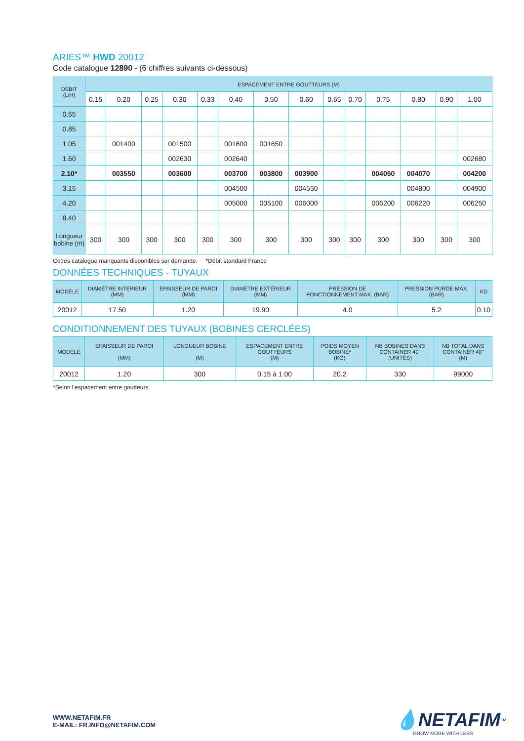ARIES™ HWD 20012
Code catalogue 12890 - (6 chiffres suivants ci-dessous)
| DÉBIT (L/H) | ESPACEMENT ENTRE GOUTTEURS (M) | | | | | | | | | | | | | |
| --- | --- | --- | --- | --- | --- | --- | --- | --- | --- | --- | --- | --- | --- | --- |
| | 0.15 | 0.20 | 0.25 | 0.30 | 0.33 | 0.40 | 0.50 | 0.60 | 0.65 | 0.70 | 0.75 | 0.80 | 0.90 | 1.00 |
| 0.55 | | | | | | | | | | | | | | |
| 0.85 | | | | | | | | | | | | | | |
| 1.05 | | 001400 | | 001500 | | 001600 | 001650 | | | | | | | |
| 1.60 | | | | 002630 | | 002640 | | | | | | | | 002680 |
| 2.10* | | 003550 | | 003600 | | 003700 | 003800 | 003900 | | | 004050 | 004070 | | 004200 |
| 3.15 | | | | | | 004500 | | 004550 | | | | 004800 | | 004900 |
| 4.20 | | | | | | 005000 | 005100 | 006000 | | | 006200 | 006220 | | 006250 |
| 8.40 | | | | | | | | | | | | | | |
| Longueur bobine (m) | 300 | 300 | 300 | 300 | 300 | 300 | 300 | 300 | 300 | 300 | 300 | 300 | 300 | 300 |
Codes catalogue manquants disponibles sur demande. *Débit standard France
DONNÉES TECHNIQUES - TUYAUX
| MODÈLE | DIAMÈTRE INTÉRIEUR (MM) | EPAISSEUR DE PAROI (MM) | DIAMÈTRE EXTÉRIEUR (MM) | PRESSION DE FONCTIONNEMENT MAX. (BAR) | PRESSION PURGE MAX. (BAR) | KD |
| --- | --- | --- | --- | --- | --- | --- |
| 20012 | 17.50 | 1.20 | 19.90 | 4.0 | 5.2 | 0.10 |
CONDITIONNEMENT DES TUYAUX (BOBINES CERCLÉES)
| MODÈLE | EPAISSEUR DE PAROI (MM) | LONGUEUR BOBINE (M) | ESPACEMENT ENTRE GOUTTEURS (M) | POIDS MOYEN BOBINE* (KG) | NB BOBINES DANS CONTAINER 40'' (UNITÉS) | NB TOTAL DANS CONTAINER 40'' (M) |
| --- | --- | --- | --- | --- | --- | --- |
| 20012 | 1.20 | 300 | 0.15 à 1.00 | 20.2 | 330 | 99000 |
*Selon l’espacement entre goutteurs
WWW.NETAFIM.FR
E-MAIL: FR.INFO@NETAFIM.COM
💧NETAFIM<sup>™</sup>
GROW MORE WITH LESS